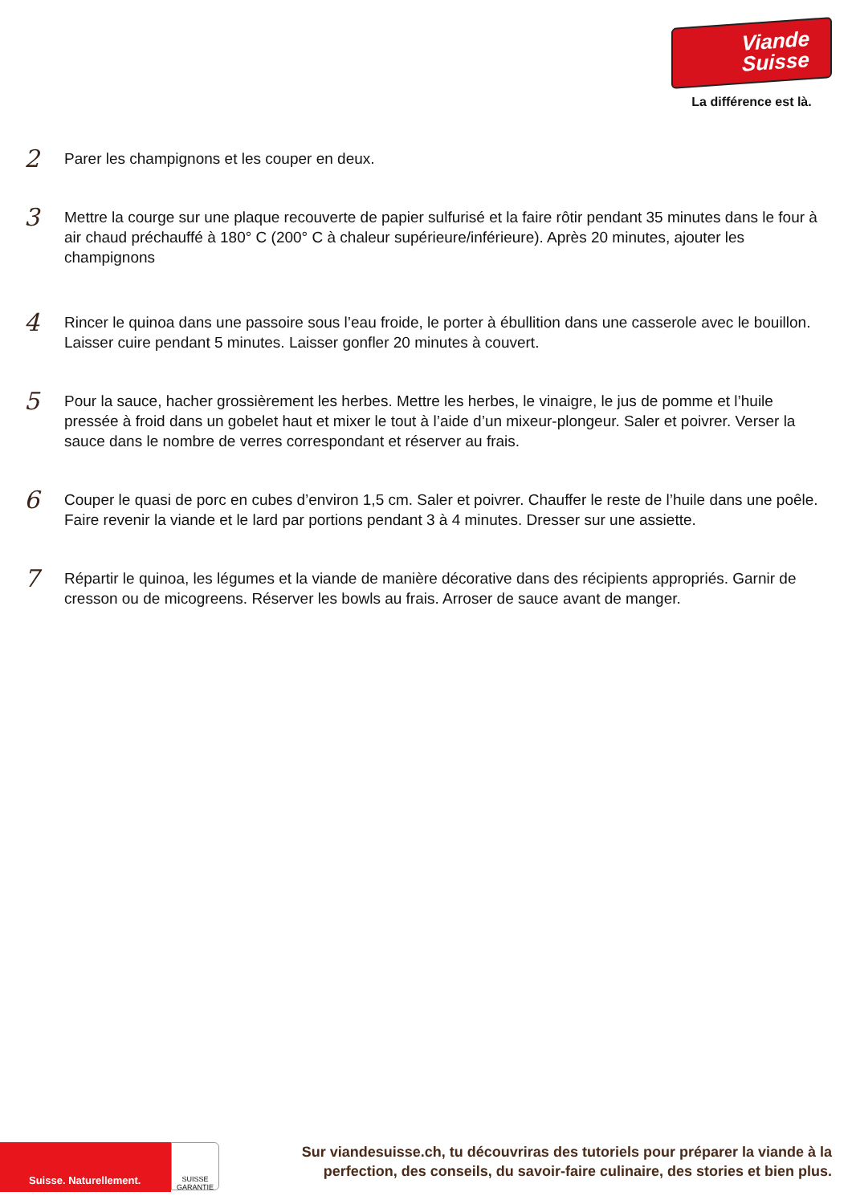Viande
Suisse
La différence est là.
2
Parer les champignons et les couper en deux.
3
Mettre la courge sur une plaque recouverte de papier sulfurisé et la faire rôtir pendant 35 minutes dans le four à air chaud préchauffé à 180° C (200° C à chaleur supérieure/inférieure). Après 20 minutes, ajouter les champignons
4
Rincer le quinoa dans une passoire sous l’eau froide, le porter à ébullition dans une casserole avec le bouillon. Laisser cuire pendant 5 minutes. Laisser gonfler 20 minutes à couvert.
5
Pour la sauce, hacher grossièrement les herbes. Mettre les herbes, le vinaigre, le jus de pomme et l’huile pressée à froid dans un gobelet haut et mixer le tout à l’aide d’un mixeur-plongeur. Saler et poivrer. Verser la sauce dans le nombre de verres correspondant et réserver au frais.
6
Couper le quasi de porc en cubes d’environ 1,5 cm. Saler et poivrer. Chauffer le reste de l’huile dans une poêle. Faire revenir la viande et le lard par portions pendant 3 à 4 minutes. Dresser sur une assiette.
7
Répartir le quinoa, les légumes et la viande de manière décorative dans des récipients appropriés. Garnir de cresson ou de micogreens. Réserver les bowls au frais. Arroser de sauce avant de manger.
Suisse. Naturellement.
SUISSE
GARANTIE
Sur viandesuisse.ch, tu découvriras des tutoriels pour préparer la viande à la perfection, des conseils, du savoir-faire culinaire, des stories et bien plus.